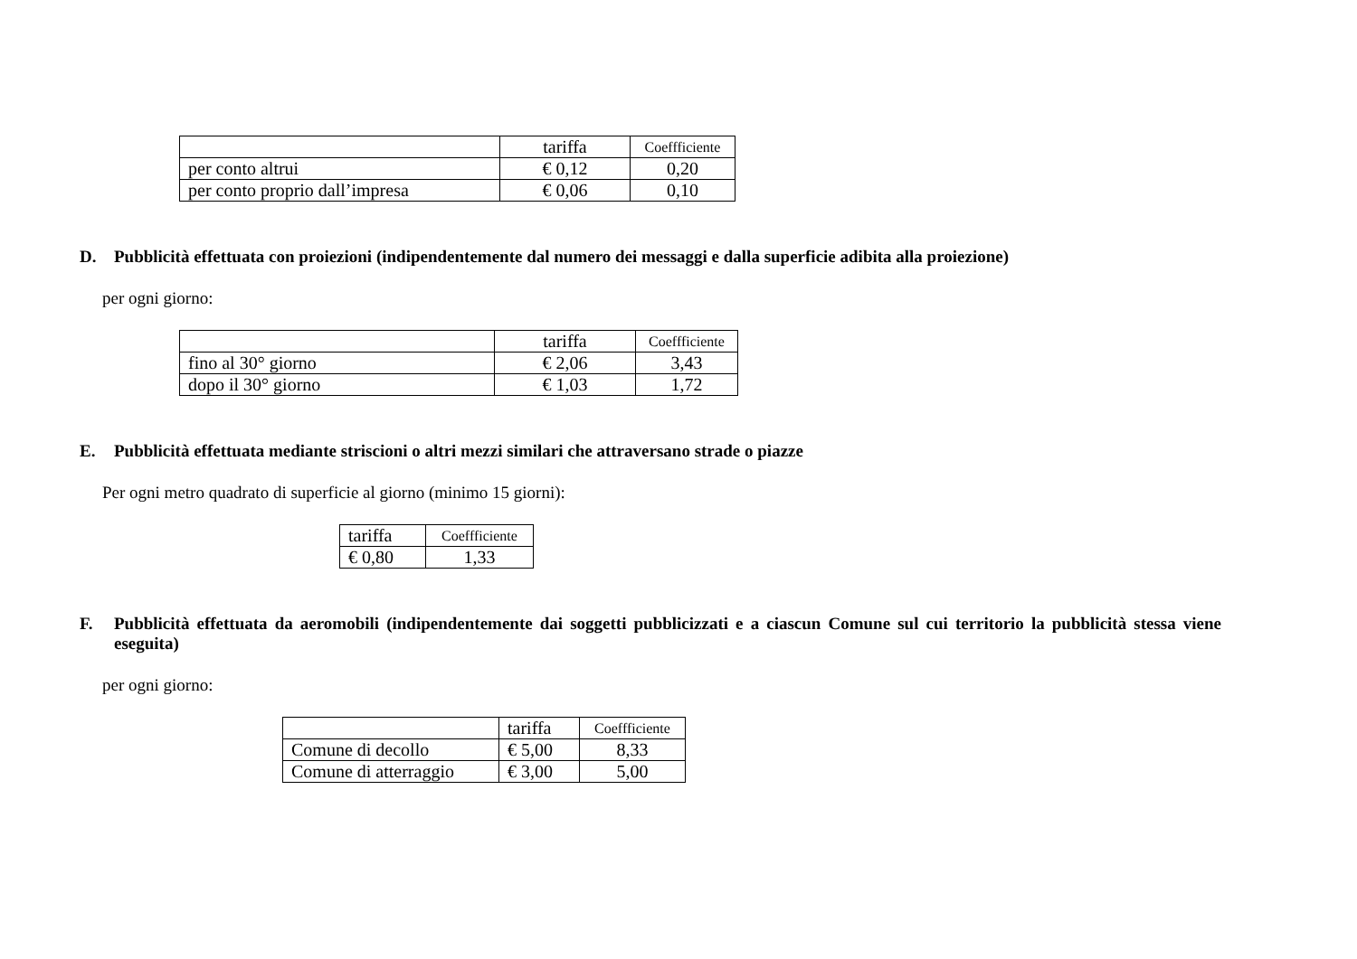| | tariffa | Coeffficiente |
| per conto altrui | € 0,12 | 0,20 |
| per conto proprio dall’impresa | € 0,06 | 0,10 |
D. Pubblicità effettuata con proiezioni (indipendentemente dal numero dei messaggi e dalla superficie adibita alla proiezione)
per ogni giorno:
| | tariffa | Coeffficiente |
| fino al 30° giorno | € 2,06 | 3,43 |
| dopo il 30° giorno | € 1,03 | 1,72 |
E. Pubblicità effettuata mediante striscioni o altri mezzi similari che attraversano strade o piazze
Per ogni metro quadrato di superficie al giorno (minimo 15 giorni):
| tariffa | Coeffficiente |
| € 0,80 | 1,33 |
F. Pubblicità effettuata da aeromobili (indipendentemente dai soggetti pubblicizzati e a ciascun Comune sul cui territorio la pubblicità stessa viene eseguita)
per ogni giorno:
| | tariffa | Coeffficiente |
| Comune di decollo | € 5,00 | 8,33 |
| Comune di atterraggio | € 3,00 | 5,00 |